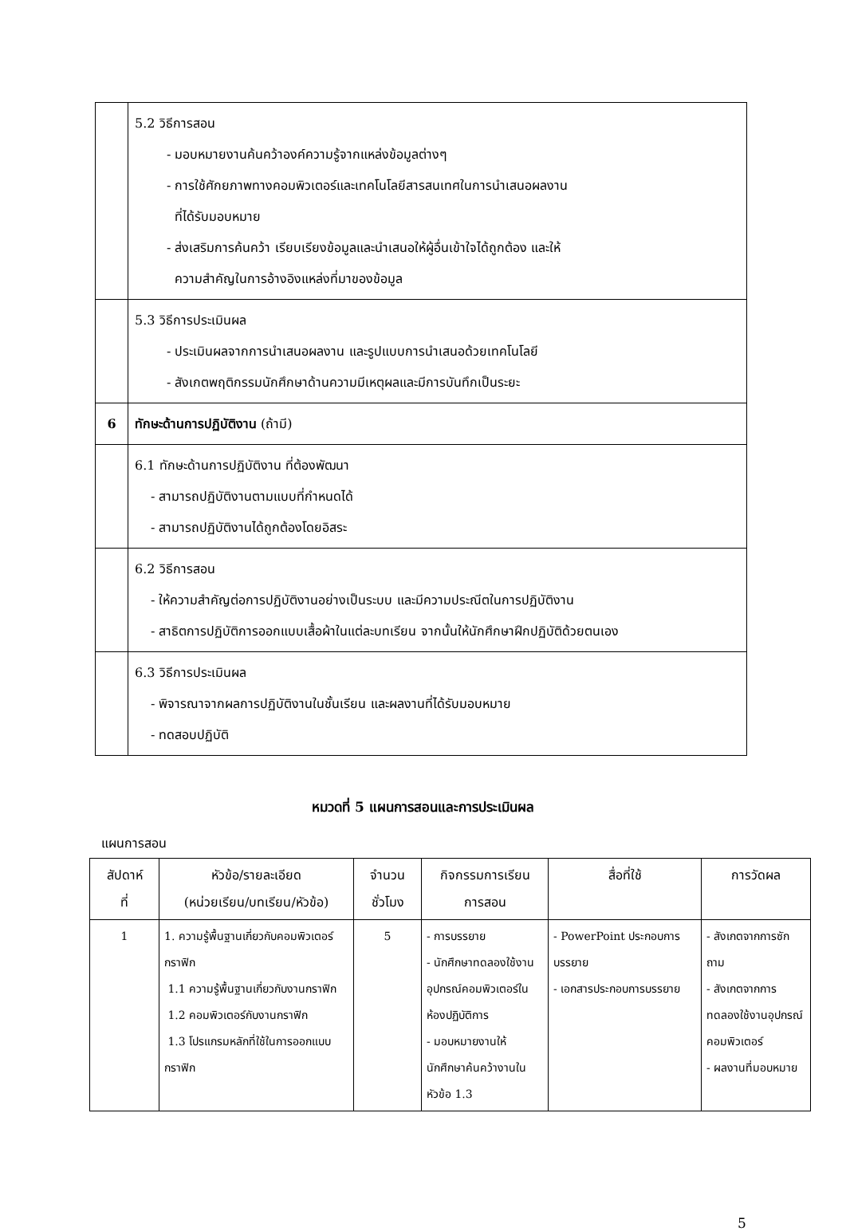| | 5.2 วิธีการสอน - มอบหมายงานค้นคว้าองค์ความรู้จากแหล่งข้อมูลต่างๆ - การใช้ศักยภาพทางคอมพิวเตอร์และเทคโนโลยีสารสนเทศในการนำเสนอผลงาน ที่ได้รับมอบหมาย - ส่งเสริมการค้นคว้า เรียบเรียงข้อมูลและนำเสนอให้ผู้อื่นเข้าใจได้ถูกต้อง และให้ ความสำคัญในการอ้างอิงแหล่งที่มาของข้อมูล |
| | 5.3 วิธีการประเมินผล - ประเมินผลจากการนำเสนอผลงาน และรูปแบบการนำเสนอด้วยเทคโนโลยี - สังเกตพฤติกรรมนักศึกษาด้านความมีเหตุผลและมีการบันทึกเป็นระยะ |
| 6 | ทักษะด้านการปฏิบัติงาน (ถ้ามี) |
| | 6.1 ทักษะด้านการปฏิบัติงาน ที่ต้องพัฒนา - สามารถปฏิบัติงานตามแบบที่กำหนดได้ - สามารถปฏิบัติงานได้ถูกต้องโดยอิสระ |
| | 6.2 วิธีการสอน - ให้ความสำคัญต่อการปฏิบัติงานอย่างเป็นระบบ และมีความประณีตในการปฏิบัติงาน - สาธิตการปฏิบัติการออกแบบเสื้อผ้าในแต่ละบทเรียน จากนั้นให้นักศึกษาฝึกปฏิบัติด้วยตนเอง |
| | 6.3 วิธีการประเมินผล - พิจารณาจากผลการปฏิบัติงานในชั้นเรียน และผลงานที่ได้รับมอบหมาย - ทดสอบปฏิบัติ |
หมวดที่ 5 แผนการสอนและการประเมินผล
แผนการสอน
| สัปดาห์ ที่ | หัวข้อ/รายละเอียด (หน่วยเรียน/บทเรียน/หัวข้อ) | จำนวน ชั่วโมง | กิจกรรมการเรียน การสอน | สื่อที่ใช้ | การวัดผล |
| --- | --- | --- | --- | --- | --- |
| 1 | 1. ความรู้พื้นฐานเกี่ยวกับคอมพิวเตอร์กราฟิก 1.1 ความรู้พื้นฐานเกี่ยวกับงานกราฟิก 1.2 คอมพิวเตอร์กับงานกราฟิก 1.3 โปรแกรมหลักที่ใช้ในการออกแบบกราฟิก | 5 | - การบรรยาย - นักศึกษาทดลองใช้งานอุปกรณ์คอมพิวเตอร์ในห้องปฏิบัติการ - มอบหมายงานให้นักศึกษาค้นคว้างานในหัวข้อ 1.3 | - PowerPoint ประกอบการบรรยาย - เอกสารประกอบการบรรยาย | - สังเกตจากการซักถาม - สังเกตจากการทดลองใช้งานอุปกรณ์คอมพิวเตอร์ - ผลงานที่มอบหมาย |
5